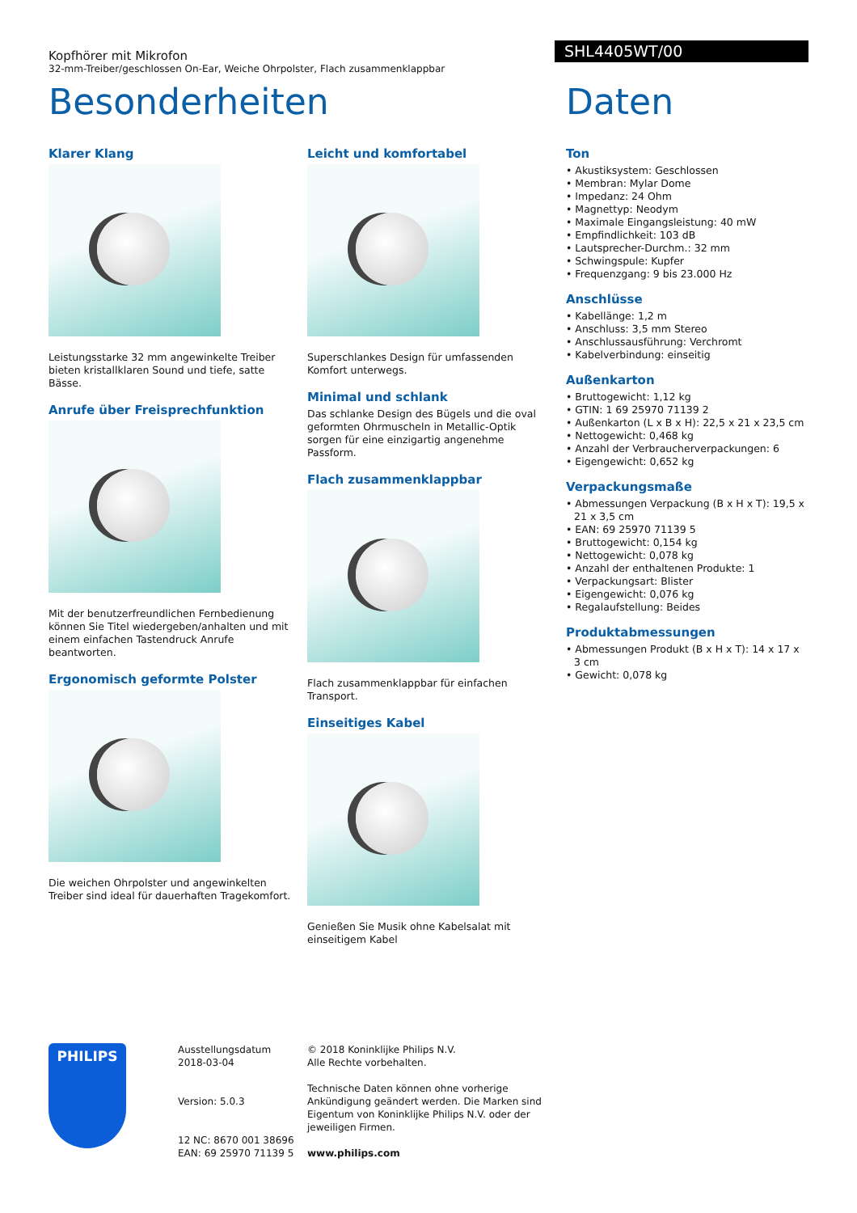Kopfhörer mit Mikrofon
32-mm-Treiber/geschlossen On-Ear, Weiche Ohrpolster, Flach zusammenklappbar
SHL4405WT/00
Besonderheiten Daten
Klarer Klang
Leistungsstarke 32 mm angewinkelte Treiber bieten kristallklaren Sound und tiefe, satte Bässe.
Anrufe über Freisprechfunktion
Mit der benutzerfreundlichen Fernbedienung können Sie Titel wiedergeben/anhalten und mit einem einfachen Tastendruck Anrufe beantworten.
Ergonomisch geformte Polster
Die weichen Ohrpolster und angewinkelten Treiber sind ideal für dauerhaften Tragekomfort.
Leicht und komfortabel
Superschlankes Design für umfassenden Komfort unterwegs.
Minimal und schlank
Das schlanke Design des Bügels und die oval geformten Ohrmuscheln in Metallic-Optik sorgen für eine einzigartig angenehme Passform.
Flach zusammenklappbar
Flach zusammenklappbar für einfachen Transport.
Einseitiges Kabel
Genießen Sie Musik ohne Kabelsalat mit einseitigem Kabel
Ton
• Akustiksystem: Geschlossen
• Membran: Mylar Dome
• Impedanz: 24 Ohm
• Magnettyp: Neodym
• Maximale Eingangsleistung: 40 mW
• Empfindlichkeit: 103 dB
• Lautsprecher-Durchm.: 32 mm
• Schwingspule: Kupfer
• Frequenzgang: 9 bis 23.000 Hz
Anschlüsse
• Kabellänge: 1,2 m
• Anschluss: 3,5 mm Stereo
• Anschlussausführung: Verchromt
• Kabelverbindung: einseitig
Außenkarton
• Bruttogewicht: 1,12 kg
• GTIN: 1 69 25970 71139 2
• Außenkarton (L x B x H): 22,5 x 21 x 23,5 cm
• Nettogewicht: 0,468 kg
• Anzahl der Verbraucherverpackungen: 6
• Eigengewicht: 0,652 kg
Verpackungsmaße
• Abmessungen Verpackung (B x H x T): 19,5 x 21 x 3,5 cm
• EAN: 69 25970 71139 5
• Bruttogewicht: 0,154 kg
• Nettogewicht: 0,078 kg
• Anzahl der enthaltenen Produkte: 1
• Verpackungsart: Blister
• Eigengewicht: 0,076 kg
• Regalaufstellung: Beides
Produktabmessungen
• Abmessungen Produkt (B x H x T): 14 x 17 x 3 cm
• Gewicht: 0,078 kg
PHILIPS
Ausstellungsdatum
2018-03-04
Version: 5.0.3
12 NC: 8670 001 38696
EAN: 69 25970 71139 5
© 2018 Koninklijke Philips N.V.
Alle Rechte vorbehalten.
Technische Daten können ohne vorherige Ankündigung geändert werden. Die Marken sind Eigentum von Koninklijke Philips N.V. oder der jeweiligen Firmen.
www.philips.com